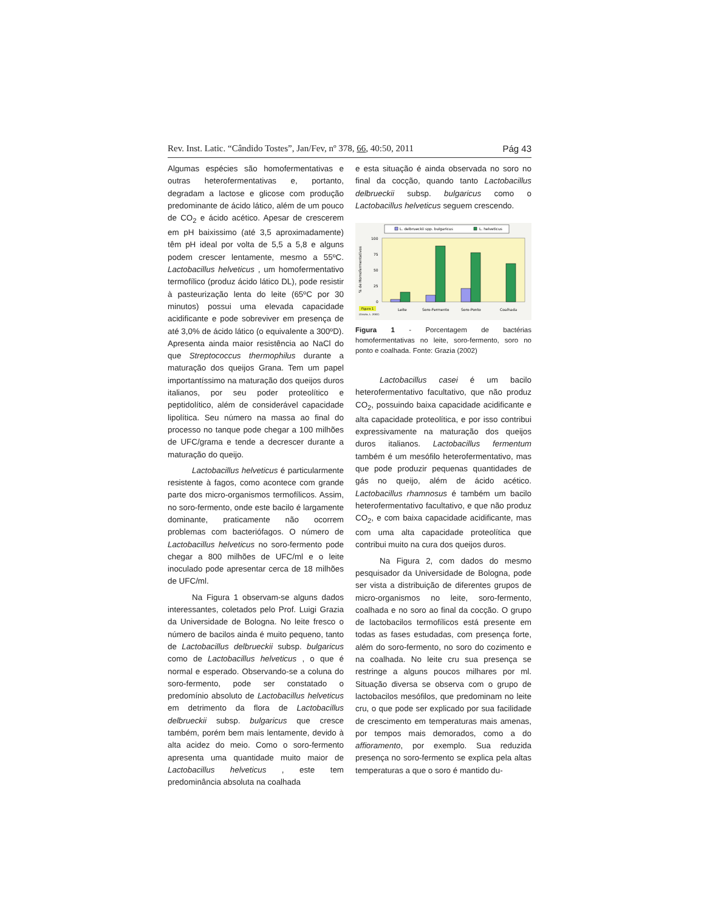Rev. Inst. Latic. “Cândido Tostes”, Jan/Fev, nº 378, 66, 40:50, 2011 Pág 43
Algumas espécies são homofermentativas e outras heterofermentativas e, portanto, degradam a lactose e glicose com produção predominante de ácido lático, além de um pouco de CO<sub>2</sub> e ácido acético. Apesar de crescerem em pH baixissimo (até 3,5 aproximadamente) têm pH ideal por volta de 5,5 a 5,8 e alguns podem crescer lentamente, mesmo a 55ºC. Lactobacillus helveticus , um homofermentativo termofílico (produz ácido lático DL), pode resistir à pasteurização lenta do leite (65ºC por 30 minutos) possui uma elevada capacidade acidificante e pode sobreviver em presença de até 3,0% de ácido lático (o equivalente a 300ºD). Apresenta ainda maior resistência ao NaCl do que Streptococcus thermophilus durante a maturação dos queijos Grana. Tem um papel importantíssimo na maturação dos queijos duros italianos, por seu poder proteolítico e peptidolítico, além de considerável capacidade lipolítica. Seu número na massa ao final do processo no tanque pode chegar a 100 milhões de UFC/grama e tende a decrescer durante a maturação do queijo.
Lactobacillus helveticus é particularmente resistente à fagos, como acontece com grande parte dos micro-organismos termofílicos. Assim, no soro-fermento, onde este bacilo é largamente dominante, praticamente não ocorrem problemas com bacteriófagos. O número de Lactobacillus helveticus no soro-fermento pode chegar a 800 milhões de UFC/ml e o leite inoculado pode apresentar cerca de 18 milhões de UFC/ml.
Na Figura 1 observam-se alguns dados interessantes, coletados pelo Prof. Luigi Grazia da Universidade de Bologna. No leite fresco o número de bacilos ainda é muito pequeno, tanto de Lactobacillus delbrueckii subsp. bulgaricus como de Lactobacillus helveticus , o que é normal e esperado. Observando-se a coluna do soro-fermento, pode ser constatado o predomínio absoluto de Lactobacillus helveticus em detrimento da flora de Lactobacillus delbrueckii subsp. bulgaricus que cresce também, porém bem mais lentamente, devido à alta acidez do meio. Como o soro-fermento apresenta uma quantidade muito maior de Lactobacillus helveticus , este tem predominância absoluta na coalhada
e esta situação é ainda observada no soro no final da cocção, quando tanto Lactobacillus delbrueckii subsp. bulgaricus como o Lactobacillus helveticus seguem crescendo.
L. delbrueckii spp. bulgaricus
L. helveticus
% de Homofermentativos
100
75
50
25
0
Figura 1
(Grazia, L. 2002)
Leite
Soro-Fermento
Soro-Ponto
Coalhada
Figura 1 - Porcentagem de bactérias homofermentativas no leite, soro-fermento, soro no ponto e coalhada. Fonte: Grazia (2002)
Lactobacillus casei é um bacilo heterofermentativo facultativo, que não produz CO<sub>2</sub>, possuindo baixa capacidade acidificante e alta capacidade proteolítica, e por isso contribui expressivamente na maturação dos queijos duros italianos. Lactobacillus fermentum também é um mesófilo heterofermentativo, mas que pode produzir pequenas quantidades de gás no queijo, além de ácido acético. Lactobacillus rhamnosus é também um bacilo heterofermentativo facultativo, e que não produz CO<sub>2</sub>, e com baixa capacidade acidificante, mas com uma alta capacidade proteolítica que contribui muito na cura dos queijos duros.
Na Figura 2, com dados do mesmo pesquisador da Universidade de Bologna, pode ser vista a distribuição de diferentes grupos de micro-organismos no leite, soro-fermento, coalhada e no soro ao final da cocção. O grupo de lactobacilos termofílicos está presente em todas as fases estudadas, com presença forte, além do soro-fermento, no soro do cozimento e na coalhada. No leite cru sua presença se restringe a alguns poucos milhares por ml. Situação diversa se observa com o grupo de lactobacilos mesófilos, que predominam no leite cru, o que pode ser explicado por sua facilidade de crescimento em temperaturas mais amenas, por tempos mais demorados, como a do affioramento, por exemplo. Sua reduzida presença no soro-fermento se explica pela altas temperaturas a que o soro é mantido du-